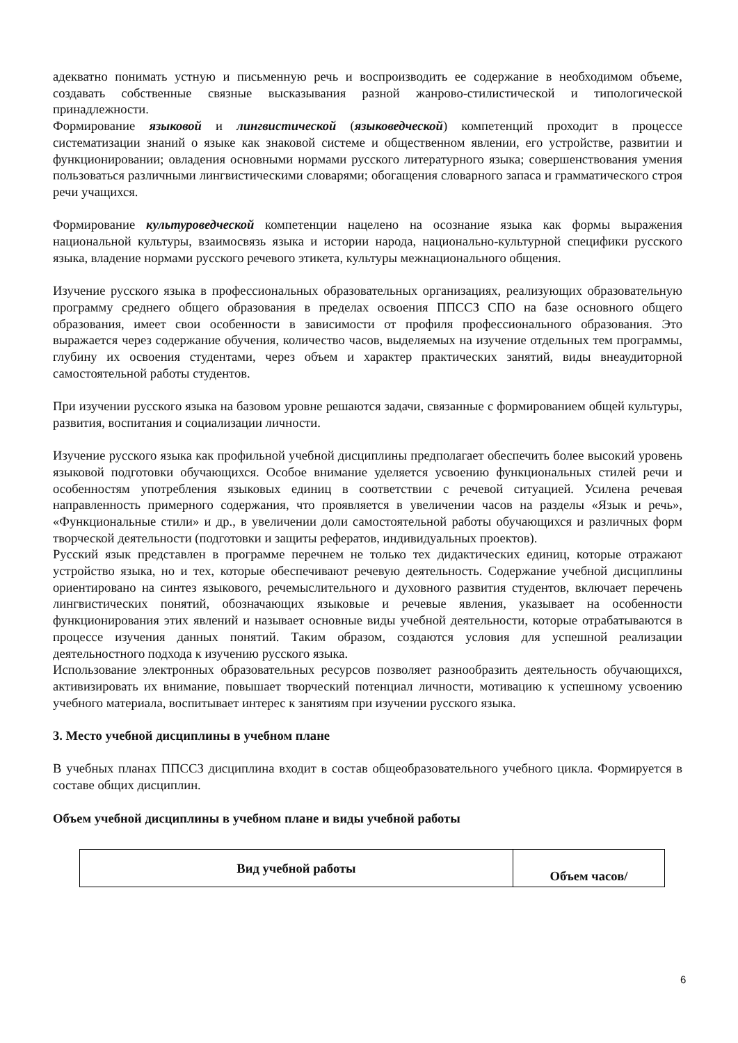адекватно понимать устную и письменную речь и воспроизводить ее содержание в необходимом объеме, создавать собственные связные высказывания разной жанрово-стилистической и типологической принадлежности.
Формирование языковой и лингвистической (языковедческой) компетенций проходит в процессе систематизации знаний о языке как знаковой системе и общественном явлении, его устройстве, развитии и функционировании; овладения основными нормами русского литературного языка; совершенствования умения пользоваться различными лингвистическими словарями; обогащения словарного запаса и грамматического строя речи учащихся.
Формирование культуроведческой компетенции нацелено на осознание языка как формы выражения национальной культуры, взаимосвязь языка и истории народа, национально-культурной специфики русского языка, владение нормами русского речевого этикета, культуры межнационального общения.
Изучение русского языка в профессиональных образовательных организациях, реализующих образовательную программу среднего общего образования в пределах освоения ППССЗ СПО на базе основного общего образования, имеет свои особенности в зависимости от профиля профессионального образования. Это выражается через содержание обучения, количество часов, выделяемых на изучение отдельных тем программы, глубину их освоения студентами, через объем и характер практических занятий, виды внеаудиторной самостоятельной работы студентов.
При изучении русского языка на базовом уровне решаются задачи, связанные с формированием общей культуры, развития, воспитания и социализации личности.
Изучение русского языка как профильной учебной дисциплины предполагает обеспечить более высокий уровень языковой подготовки обучающихся. Особое внимание уделяется усвоению функциональных стилей речи и особенностям употребления языковых единиц в соответствии с речевой ситуацией. Усилена речевая направленность примерного содержания, что проявляется в увеличении часов на разделы «Язык и речь», «Функциональные стили» и др., в увеличении доли самостоятельной работы обучающихся и различных форм творческой деятельности (подготовки и защиты рефератов, индивидуальных проектов).
Русский язык представлен в программе перечнем не только тех дидактических единиц, которые отражают устройство языка, но и тех, которые обеспечивают речевую деятельность. Содержание учебной дисциплины ориентировано на синтез языкового, речемыслительного и духовного развития студентов, включает перечень лингвистических понятий, обозначающих языковые и речевые явления, указывает на особенности функционирования этих явлений и называет основные виды учебной деятельности, которые отрабатываются в процессе изучения данных понятий. Таким образом, создаются условия для успешной реализации деятельностного подхода к изучению русского языка.
Использование электронных образовательных ресурсов позволяет разнообразить деятельность обучающихся, активизировать их внимание, повышает творческий потенциал личности, мотивацию к успешному усвоению учебного материала, воспитывает интерес к занятиям при изучении русского языка.
3. Место учебной дисциплины в учебном плане
В учебных планах ППССЗ дисциплина входит в состав общеобразовательного учебного цикла. Формируется в составе общих дисциплин.
Объем учебной дисциплины в учебном плане и виды учебной работы
| Вид учебной работы | Объем часов/ |
6